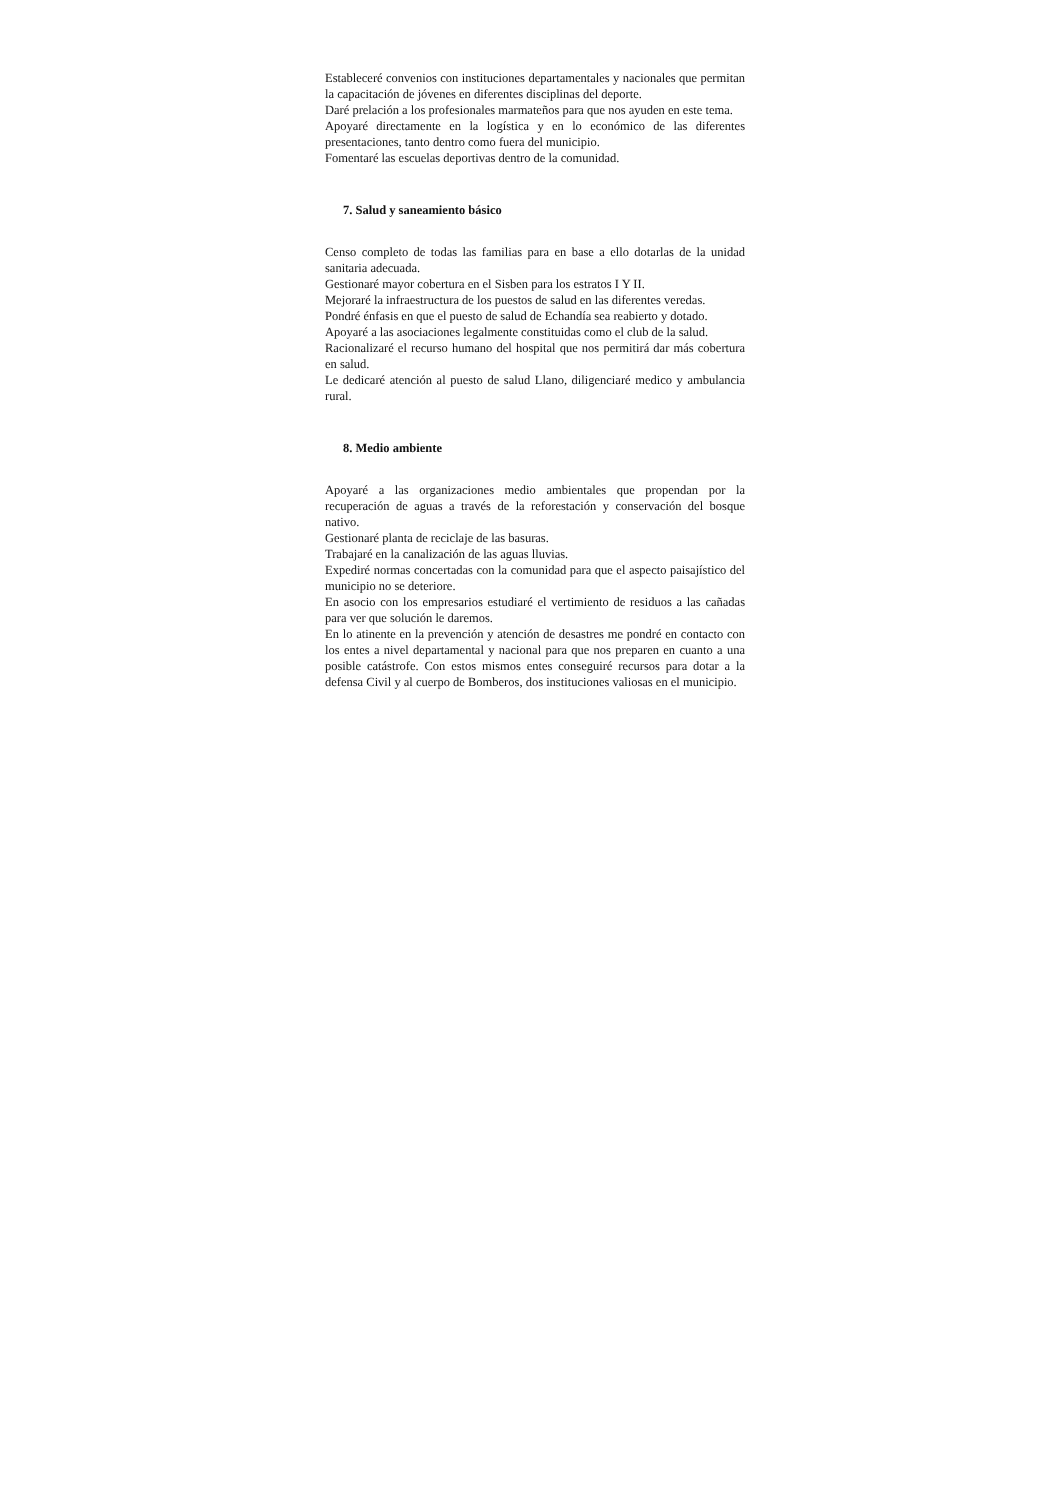Estableceré convenios con instituciones departamentales y nacionales que permitan la capacitación de jóvenes en diferentes disciplinas del deporte.
Daré prelación a los profesionales marmateños para que nos ayuden en este tema.
Apoyaré directamente en la logística y en lo económico de las diferentes presentaciones, tanto dentro como fuera del municipio.
Fomentaré las escuelas deportivas dentro de la comunidad.
7. Salud y saneamiento básico
Censo completo de todas las familias para en base a ello dotarlas de la unidad sanitaria adecuada.
Gestionaré mayor cobertura en el Sisben para los estratos I Y II.
Mejoraré la infraestructura de los puestos de salud en las diferentes veredas.
Pondré énfasis en que el puesto de salud de Echandía sea reabierto y dotado.
Apoyaré a las asociaciones legalmente constituidas como el club de la salud.
Racionalizaré el recurso humano del hospital que nos permitirá dar más cobertura en salud.
Le dedicaré atención al puesto de salud Llano, diligenciaré medico y ambulancia rural.
8. Medio ambiente
Apoyaré a las organizaciones medio ambientales que propendan por la recuperación de aguas a través de la reforestación y conservación del bosque nativo.
Gestionaré planta de reciclaje de las basuras.
Trabajaré en la canalización de las aguas lluvias.
Expediré normas concertadas con la comunidad para que el aspecto paisajístico del municipio no se deteriore.
En asocio con los empresarios estudiaré el vertimiento de residuos a las cañadas para ver que solución le daremos.
En lo atinente en la prevención y atención de desastres me pondré en contacto con los entes a nivel departamental y nacional para que nos preparen en cuanto a una posible catástrofe. Con estos mismos entes conseguiré recursos para dotar a la defensa Civil y al cuerpo de Bomberos, dos instituciones valiosas en el municipio.